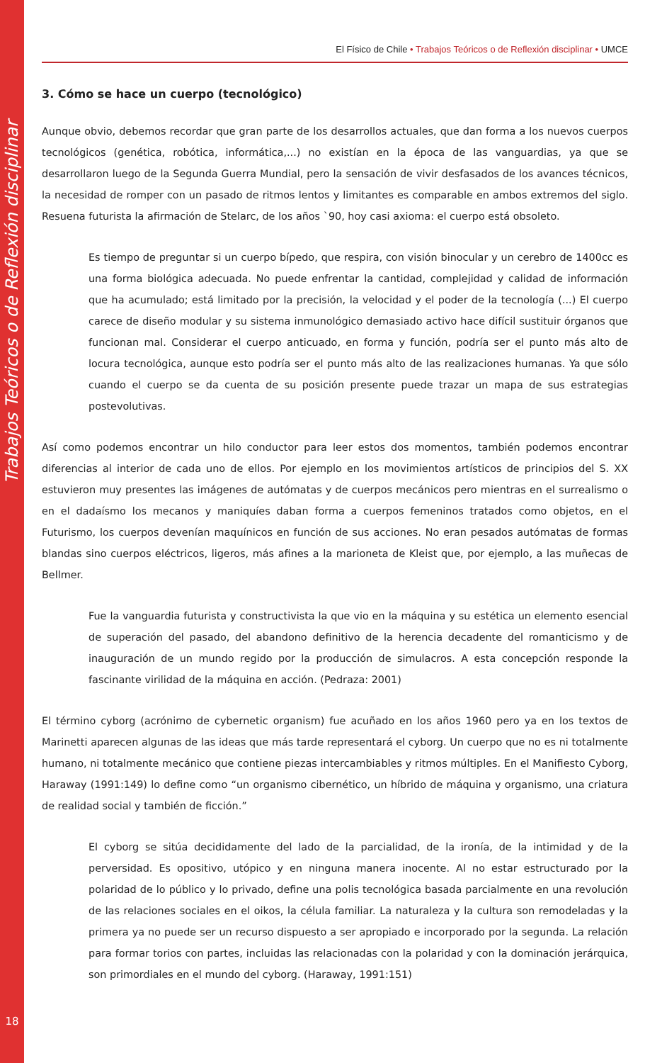Trabajos Teóricos o de Reflexión disciplinar
18
El Físico de Chile • Trabajos Teóricos o de Reflexión disciplinar • UMCE
3. Cómo se hace un cuerpo (tecnológico)
Aunque obvio, debemos recordar que gran parte de los desarrollos actuales, que dan forma a los nuevos cuerpos tecnológicos (genética, robótica, informática,...) no existían en la época de las vanguardias, ya que se desarrollaron luego de la Segunda Guerra Mundial, pero la sensación de vivir desfasados de los avances técnicos, la necesidad de romper con un pasado de ritmos lentos y limitantes es comparable en ambos extremos del siglo. Resuena futurista la afirmación de Stelarc, de los años `90, hoy casi axioma: el cuerpo está obsoleto.
Es tiempo de preguntar si un cuerpo bípedo, que respira, con visión binocular y un cerebro de 1400cc es una forma biológica adecuada. No puede enfrentar la cantidad, complejidad y calidad de información que ha acumulado; está limitado por la precisión, la velocidad y el poder de la tecnología (...) El cuerpo carece de diseño modular y su sistema inmunológico demasiado activo hace difícil sustituir órganos que funcionan mal. Considerar el cuerpo anticuado, en forma y función, podría ser el punto más alto de locura tecnológica, aunque esto podría ser el punto más alto de las realizaciones humanas. Ya que sólo cuando el cuerpo se da cuenta de su posición presente puede trazar un mapa de sus estrategias postevolutivas.
Así como podemos encontrar un hilo conductor para leer estos dos momentos, también podemos encontrar diferencias al interior de cada uno de ellos. Por ejemplo en los movimientos artísticos de principios del S. XX estuvieron muy presentes las imágenes de autómatas y de cuerpos mecánicos pero mientras en el surrealismo o en el dadaísmo los mecanos y maniquíes daban forma a cuerpos femeninos tratados como objetos, en el Futurismo, los cuerpos devenían maquínicos en función de sus acciones. No eran pesados autómatas de formas blandas sino cuerpos eléctricos, ligeros, más afines a la marioneta de Kleist que, por ejemplo, a las muñecas de Bellmer.
Fue la vanguardia futurista y constructivista la que vio en la máquina y su estética un elemento esencial de superación del pasado, del abandono definitivo de la herencia decadente del romanticismo y de inauguración de un mundo regido por la producción de simulacros. A esta concepción responde la fascinante virilidad de la máquina en acción. (Pedraza: 2001)
El término cyborg (acrónimo de cybernetic organism) fue acuñado en los años 1960 pero ya en los textos de Marinetti aparecen algunas de las ideas que más tarde representará el cyborg. Un cuerpo que no es ni totalmente humano, ni totalmente mecánico que contiene piezas intercambiables y ritmos múltiples. En el Manifiesto Cyborg, Haraway (1991:149) lo define como “un organismo cibernético, un híbrido de máquina y organismo, una criatura de realidad social y también de ficción.”
El cyborg se sitúa decididamente del lado de la parcialidad, de la ironía, de la intimidad y de la perversidad. Es opositivo, utópico y en ninguna manera inocente. Al no estar estructurado por la polaridad de lo público y lo privado, define una polis tecnológica basada parcialmente en una revolución de las relaciones sociales en el oikos, la célula familiar. La naturaleza y la cultura son remodeladas y la primera ya no puede ser un recurso dispuesto a ser apropiado e incorporado por la segunda. La relación para formar torios con partes, incluidas las relacionadas con la polaridad y con la dominación jerárquica, son primordiales en el mundo del cyborg. (Haraway, 1991:151)